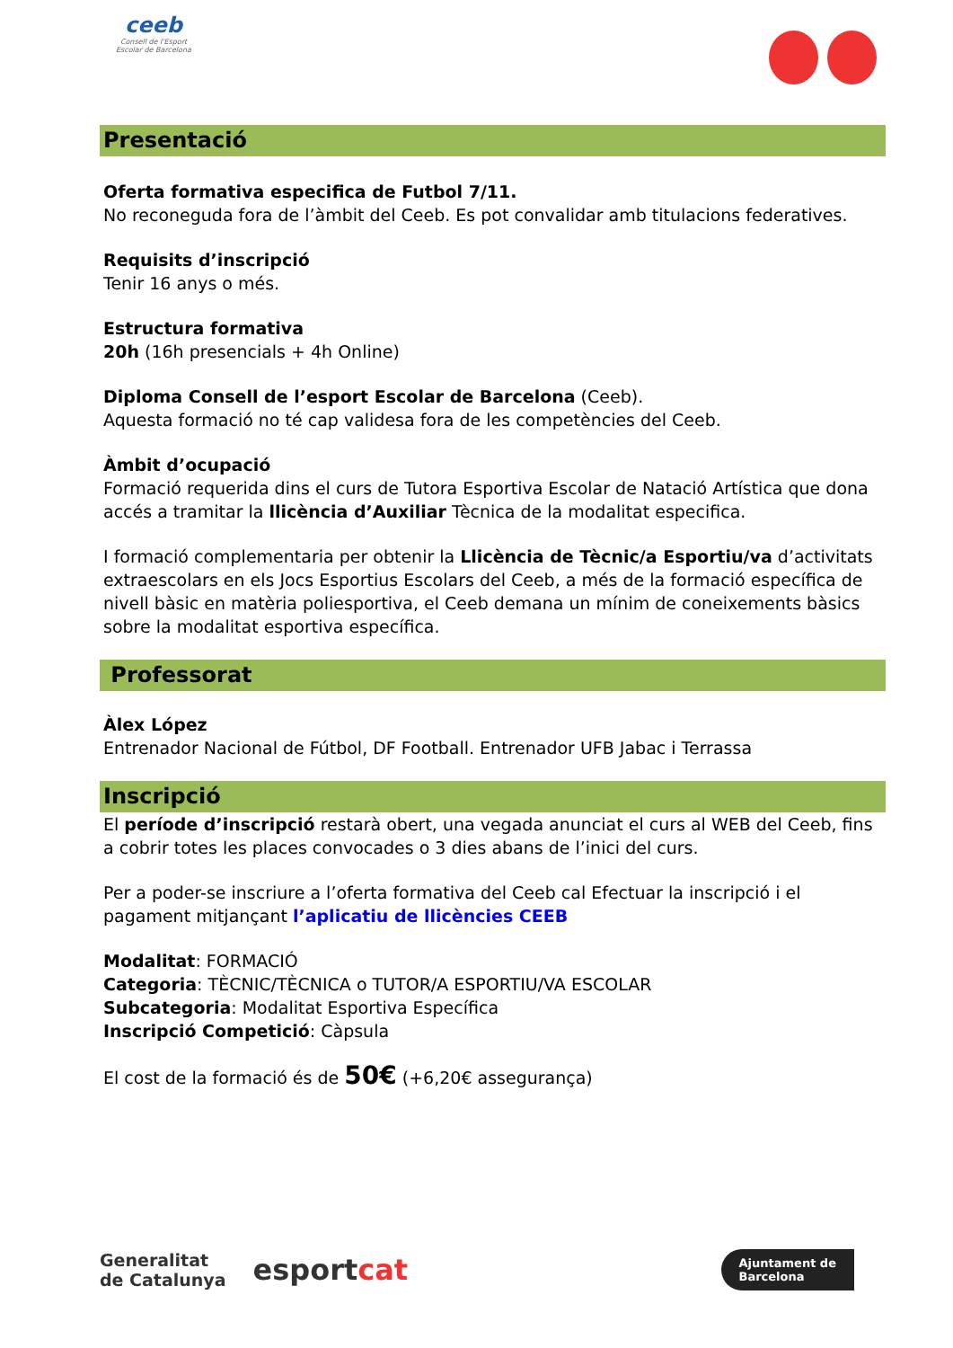ceeb
Consell de l'Esport
Escolar de Barcelona
Presentació
Oferta formativa especifica de Futbol 7/11.
No reconeguda fora de l’àmbit del Ceeb. Es pot convalidar amb titulacions federatives.
Requisits d’inscripció
Tenir 16 anys o més.
Estructura formativa
20h (16h presencials + 4h Online)
Diploma Consell de l’esport Escolar de Barcelona (Ceeb).
Aquesta formació no té cap validesa fora de les competències del Ceeb.
Àmbit d’ocupació
Formació requerida dins el curs de Tutora Esportiva Escolar de Natació Artística que dona accés a tramitar la llicència d’Auxiliar Tècnica de la modalitat especifica.
I formació complementaria per obtenir la Llicència de Tècnic/a Esportiu/va d’activitats extraescolars en els Jocs Esportius Escolars del Ceeb, a més de la formació específica de nivell bàsic en matèria poliesportiva, el Ceeb demana un mínim de coneixements bàsics sobre la modalitat esportiva específica.
Professorat
Àlex López
Entrenador Nacional de Fútbol, DF Football. Entrenador UFB Jabac i Terrassa
Inscripció
El període d’inscripció restarà obert, una vegada anunciat el curs al WEB del Ceeb, fins a cobrir totes les places convocades o 3 dies abans de l’inici del curs.
Per a poder-se inscriure a l’oferta formativa del Ceeb cal Efectuar la inscripció i el pagament mitjançant l’aplicatiu de llicències CEEB
Modalitat: FORMACIÓ
Categoria: TÈCNIC/TÈCNICA o TUTOR/A ESPORTIU/VA ESCOLAR
Subcategoria: Modalitat Esportiva Específica
Inscripció Competició: Càpsula
El cost de la formació és de 50€ (+6,20€ assegurança)
Generalitat
de Catalunya esportcat
Ajuntament de
Barcelona